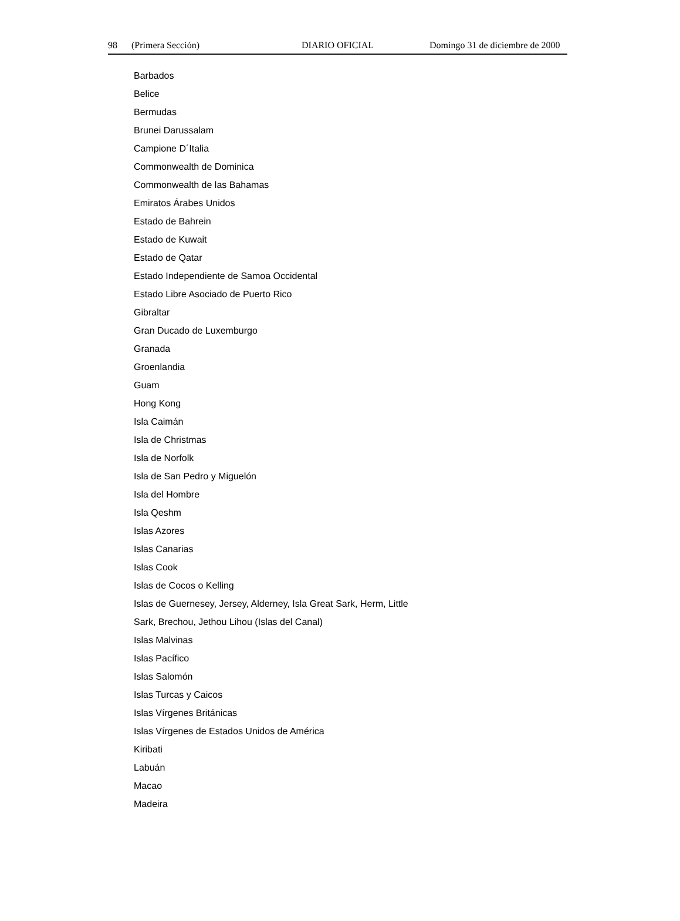98 (Primera Sección) DIARIO OFICIAL Domingo 31 de diciembre de 2000
Barbados
Belice
Bermudas
Brunei Darussalam
Campione D´Italia
Commonwealth de Dominica
Commonwealth de las Bahamas
Emiratos Árabes Unidos
Estado de Bahrein
Estado de Kuwait
Estado de Qatar
Estado Independiente de Samoa Occidental
Estado Libre Asociado de Puerto Rico
Gibraltar
Gran Ducado de Luxemburgo
Granada
Groenlandia
Guam
Hong Kong
Isla Caimán
Isla de Christmas
Isla de Norfolk
Isla de San Pedro y Miguelón
Isla del Hombre
Isla Qeshm
Islas Azores
Islas Canarias
Islas Cook
Islas de Cocos o Kelling
Islas de Guernesey, Jersey, Alderney, Isla Great Sark, Herm, Little
Sark, Brechou, Jethou Lihou (Islas del Canal)
Islas Malvinas
Islas Pacífico
Islas Salomón
Islas Turcas y Caicos
Islas Vírgenes Británicas
Islas Vírgenes de Estados Unidos de América
Kiribati
Labuán
Macao
Madeira